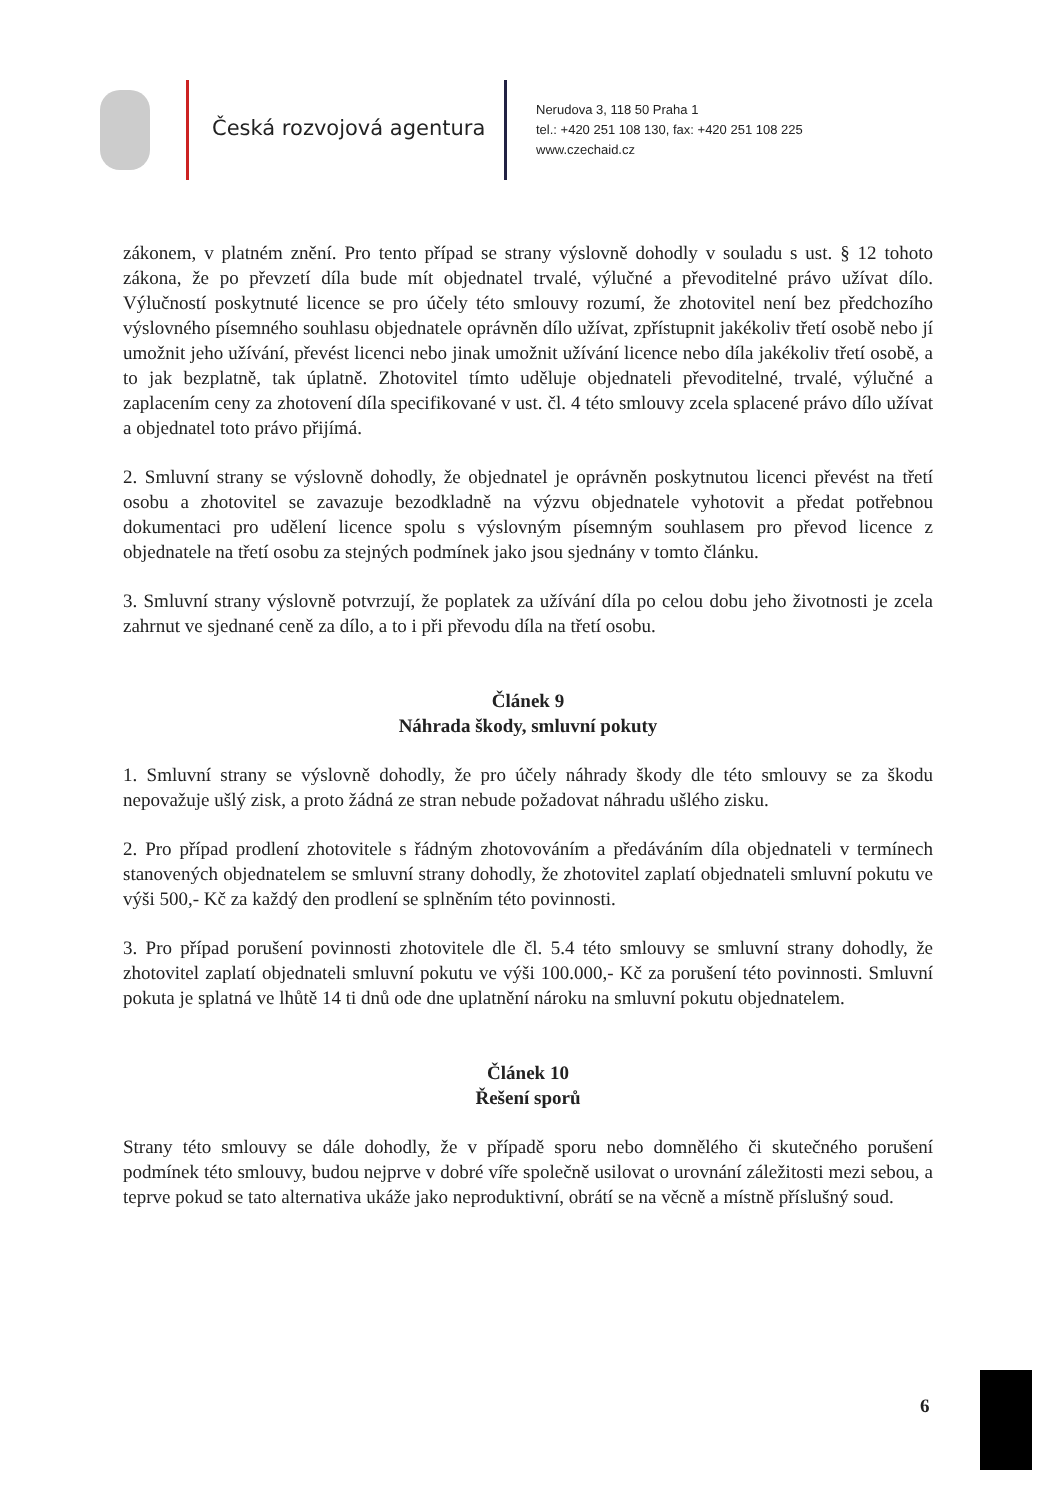Česká rozvojová agentura
Nerudova 3, 118 50 Praha 1
tel.: +420 251 108 130, fax: +420 251 108 225
www.czechaid.cz
zákonem, v platném znění. Pro tento případ se strany výslovně dohodly v souladu s ust. § 12 tohoto zákona, že po převzetí díla bude mít objednatel trvalé, výlučné a převoditelné právo užívat dílo. Výlučností poskytnuté licence se pro účely této smlouvy rozumí, že zhotovitel není bez předchozího výslovného písemného souhlasu objednatele oprávněn dílo užívat, zpřístupnit jakékoliv třetí osobě nebo jí umožnit jeho užívání, převést licenci nebo jinak umožnit užívání licence nebo díla jakékoliv třetí osobě, a to jak bezplatně, tak úplatně. Zhotovitel tímto uděluje objednateli převoditelné, trvalé, výlučné a zaplacením ceny za zhotovení díla specifikované v ust. čl. 4 této smlouvy zcela splacené právo dílo užívat a objednatel toto právo přijímá.
2. Smluvní strany se výslovně dohodly, že objednatel je oprávněn poskytnutou licenci převést na třetí osobu a zhotovitel se zavazuje bezodkladně na výzvu objednatele vyhotovit a předat potřebnou dokumentaci pro udělení licence spolu s výslovným písemným souhlasem pro převod licence z objednatele na třetí osobu za stejných podmínek jako jsou sjednány v tomto článku.
3. Smluvní strany výslovně potvrzují, že poplatek za užívání díla po celou dobu jeho životnosti je zcela zahrnut ve sjednané ceně za dílo, a to i při převodu díla na třetí osobu.
Článek 9
Náhrada škody, smluvní pokuty
1. Smluvní strany se výslovně dohodly, že pro účely náhrady škody dle této smlouvy se za škodu nepovažuje ušlý zisk, a proto žádná ze stran nebude požadovat náhradu ušlého zisku.
2. Pro případ prodlení zhotovitele s řádným zhotovováním a předáváním díla objednateli v termínech stanovených objednatelem se smluvní strany dohodly, že zhotovitel zaplatí objednateli smluvní pokutu ve výši 500,- Kč za každý den prodlení se splněním této povinnosti.
3. Pro případ porušení povinnosti zhotovitele dle čl. 5.4 této smlouvy se smluvní strany dohodly, že zhotovitel zaplatí objednateli smluvní pokutu ve výši 100.000,- Kč za porušení této povinnosti. Smluvní pokuta je splatná ve lhůtě 14 ti dnů ode dne uplatnění nároku na smluvní pokutu objednatelem.
Článek 10
Řešení sporů
Strany této smlouvy se dále dohodly, že v případě sporu nebo domnělého či skutečného porušení podmínek této smlouvy, budou nejprve v dobré víře společně usilovat o urovnání záležitosti mezi sebou, a teprve pokud se tato alternativa ukáže jako neproduktivní, obrátí se na věcně a místně příslušný soud.
6